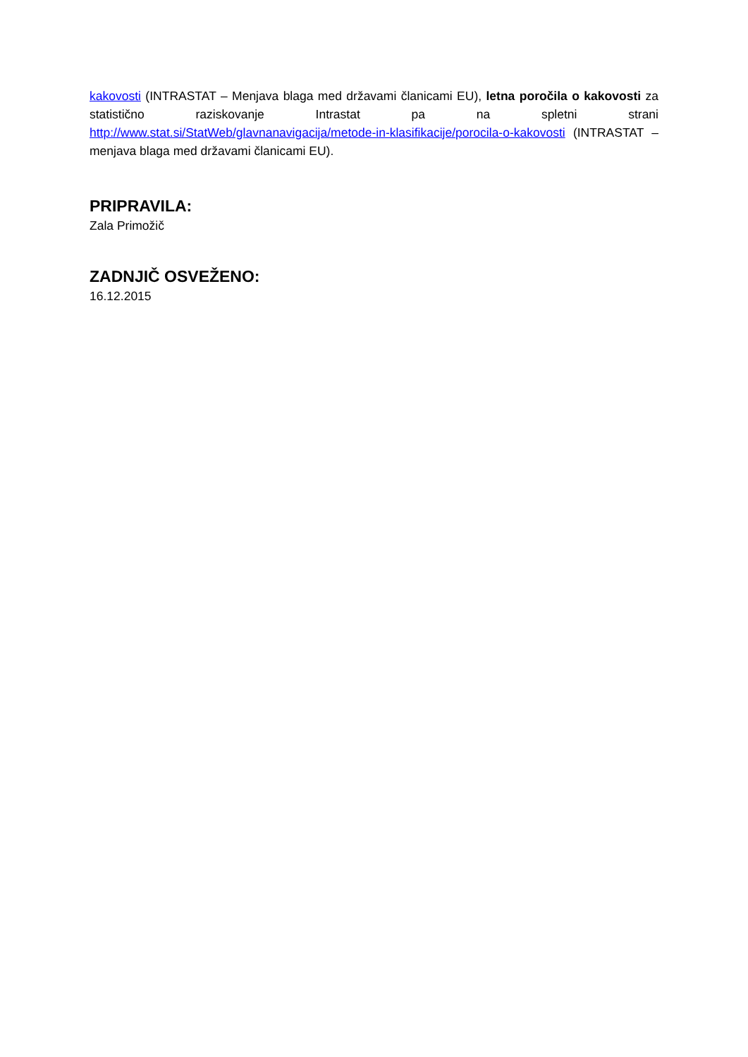kakovosti (INTRASTAT – Menjava blaga med državami članicami EU), letna poročila o kakovosti za statistično raziskovanje Intrastat pa na spletni strani http://www.stat.si/StatWeb/glavnanavigacija/metode-in-klasifikacije/porocila-o-kakovosti (INTRASTAT – menjava blaga med državami članicami EU).
PRIPRAVILA:
Zala Primožič
ZADNJIČ OSVEŽENO:
16.12.2015